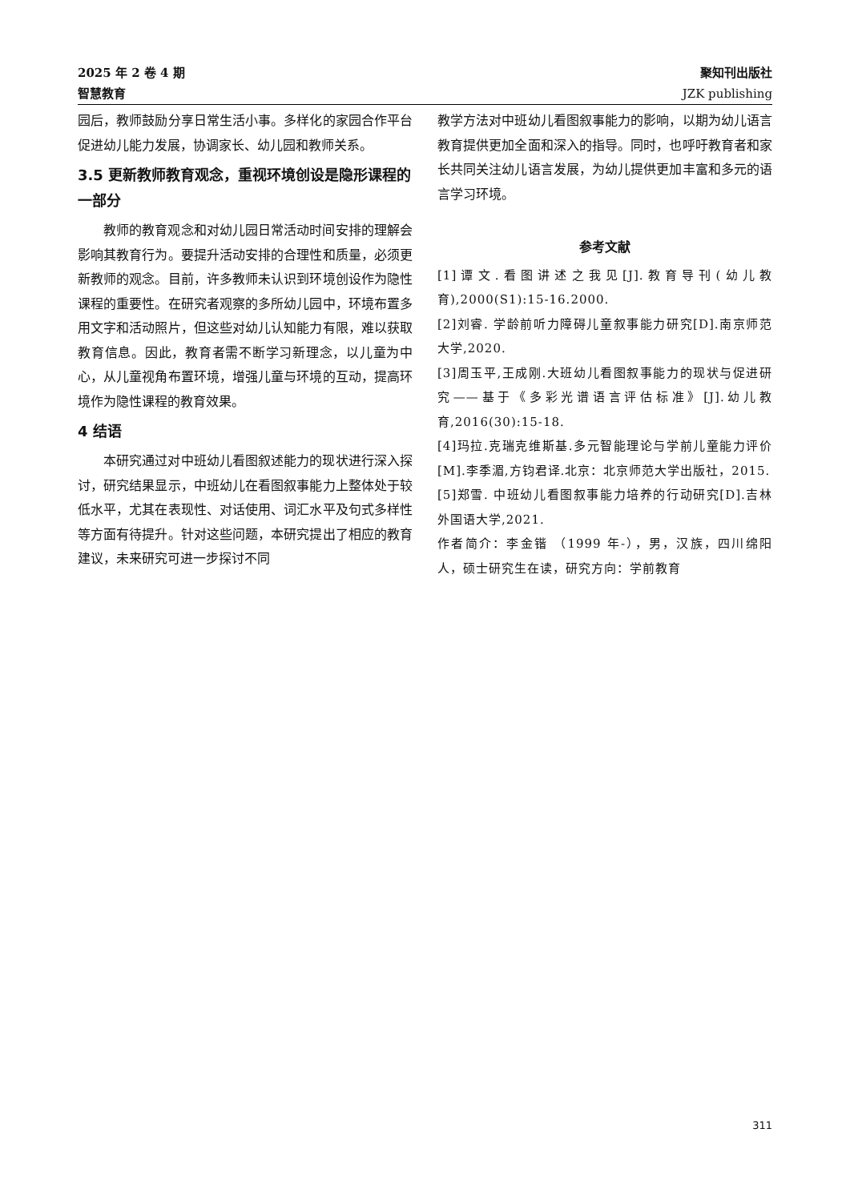2025 年 2 卷 4 期
智慧教育
聚知刊出版社
JZK publishing
园后，教师鼓励分享日常生活小事。多样化的家园合作平台促进幼儿能力发展，协调家长、幼儿园和教师关系。
3.5 更新教师教育观念，重视环境创设是隐形课程的一部分
教师的教育观念和对幼儿园日常活动时间安排的理解会影响其教育行为。要提升活动安排的合理性和质量，必须更新教师的观念。目前，许多教师未认识到环境创设作为隐性课程的重要性。在研究者观察的多所幼儿园中，环境布置多用文字和活动照片，但这些对幼儿认知能力有限，难以获取教育信息。因此，教育者需不断学习新理念，以儿童为中心，从儿童视角布置环境，增强儿童与环境的互动，提高环境作为隐性课程的教育效果。
4 结语
本研究通过对中班幼儿看图叙述能力的现状进行深入探讨，研究结果显示，中班幼儿在看图叙事能力上整体处于较低水平，尤其在表现性、对话使用、词汇水平及句式多样性等方面有待提升。针对这些问题，本研究提出了相应的教育建议，未来研究可进一步探讨不同
教学方法对中班幼儿看图叙事能力的影响，以期为幼儿语言教育提供更加全面和深入的指导。同时，也呼吁教育者和家长共同关注幼儿语言发展，为幼儿提供更加丰富和多元的语言学习环境。
参考文献
[1]谭文.看图讲述之我见[J].教育导刊(幼儿教育),2000(S1):15-16.2000.
[2]刘睿. 学龄前听力障碍儿童叙事能力研究[D].南京师范大学,2020.
[3]周玉平,王成刚.大班幼儿看图叙事能力的现状与促进研究——基于《多彩光谱语言评估标准》[J].幼儿教育,2016(30):15-18.
[4]玛拉.克瑞克维斯基.多元智能理论与学前儿童能力评价[M].李季湄,方钧君译.北京：北京师范大学出版社，2015.
[5]郑雪. 中班幼儿看图叙事能力培养的行动研究[D].吉林外国语大学,2021.
作者简介：李金锴 （1999 年-），男，汉族，四川绵阳人，硕士研究生在读，研究方向：学前教育
311